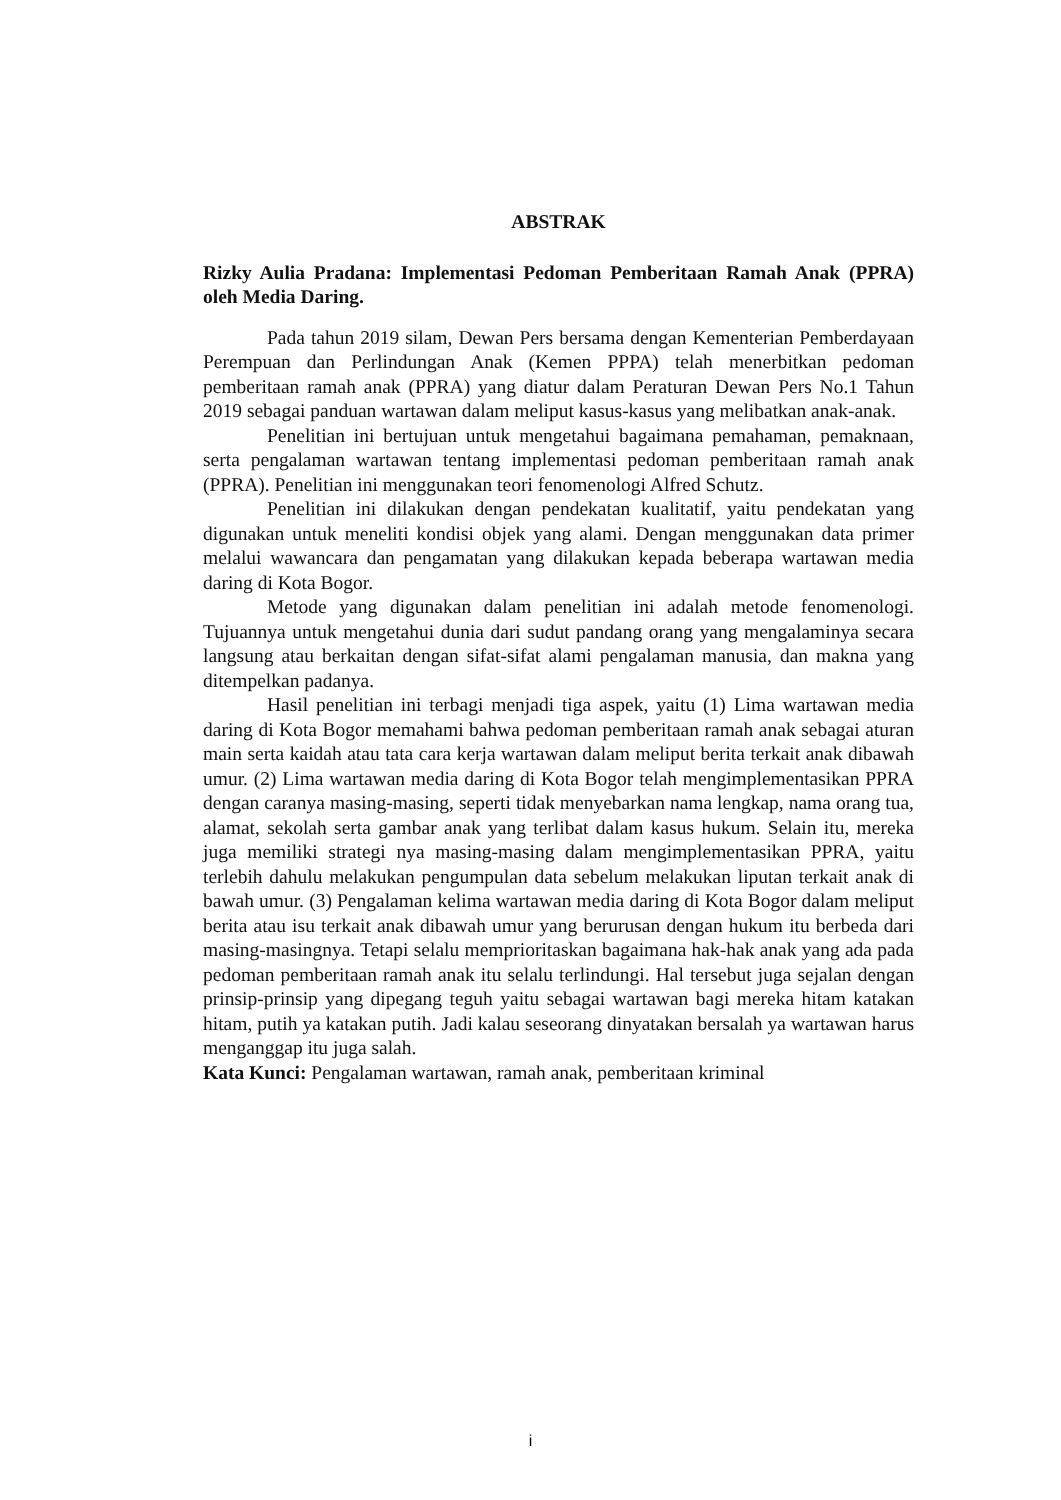ABSTRAK
Rizky Aulia Pradana: Implementasi Pedoman Pemberitaan Ramah Anak (PPRA) oleh Media Daring.
Pada tahun 2019 silam, Dewan Pers bersama dengan Kementerian Pemberdayaan Perempuan dan Perlindungan Anak (Kemen PPPA) telah menerbitkan pedoman pemberitaan ramah anak (PPRA) yang diatur dalam Peraturan Dewan Pers No.1 Tahun 2019 sebagai panduan wartawan dalam meliput kasus-kasus yang melibatkan anak-anak.
Penelitian ini bertujuan untuk mengetahui bagaimana pemahaman, pemaknaan, serta pengalaman wartawan tentang implementasi pedoman pemberitaan ramah anak (PPRA). Penelitian ini menggunakan teori fenomenologi Alfred Schutz.
Penelitian ini dilakukan dengan pendekatan kualitatif, yaitu pendekatan yang digunakan untuk meneliti kondisi objek yang alami. Dengan menggunakan data primer melalui wawancara dan pengamatan yang dilakukan kepada beberapa wartawan media daring di Kota Bogor.
Metode yang digunakan dalam penelitian ini adalah metode fenomenologi. Tujuannya untuk mengetahui dunia dari sudut pandang orang yang mengalaminya secara langsung atau berkaitan dengan sifat-sifat alami pengalaman manusia, dan makna yang ditempelkan padanya.
Hasil penelitian ini terbagi menjadi tiga aspek, yaitu (1) Lima wartawan media daring di Kota Bogor memahami bahwa pedoman pemberitaan ramah anak sebagai aturan main serta kaidah atau tata cara kerja wartawan dalam meliput berita terkait anak dibawah umur. (2) Lima wartawan media daring di Kota Bogor telah mengimplementasikan PPRA dengan caranya masing-masing, seperti tidak menyebarkan nama lengkap, nama orang tua, alamat, sekolah serta gambar anak yang terlibat dalam kasus hukum. Selain itu, mereka juga memiliki strategi nya masing-masing dalam mengimplementasikan PPRA, yaitu terlebih dahulu melakukan pengumpulan data sebelum melakukan liputan terkait anak di bawah umur. (3) Pengalaman kelima wartawan media daring di Kota Bogor dalam meliput berita atau isu terkait anak dibawah umur yang berurusan dengan hukum itu berbeda dari masing-masingnya. Tetapi selalu memprioritaskan bagaimana hak-hak anak yang ada pada pedoman pemberitaan ramah anak itu selalu terlindungi. Hal tersebut juga sejalan dengan prinsip-prinsip yang dipegang teguh yaitu sebagai wartawan bagi mereka hitam katakan hitam, putih ya katakan putih. Jadi kalau seseorang dinyatakan bersalah ya wartawan harus menganggap itu juga salah.
Kata Kunci: Pengalaman wartawan, ramah anak, pemberitaan kriminal
i